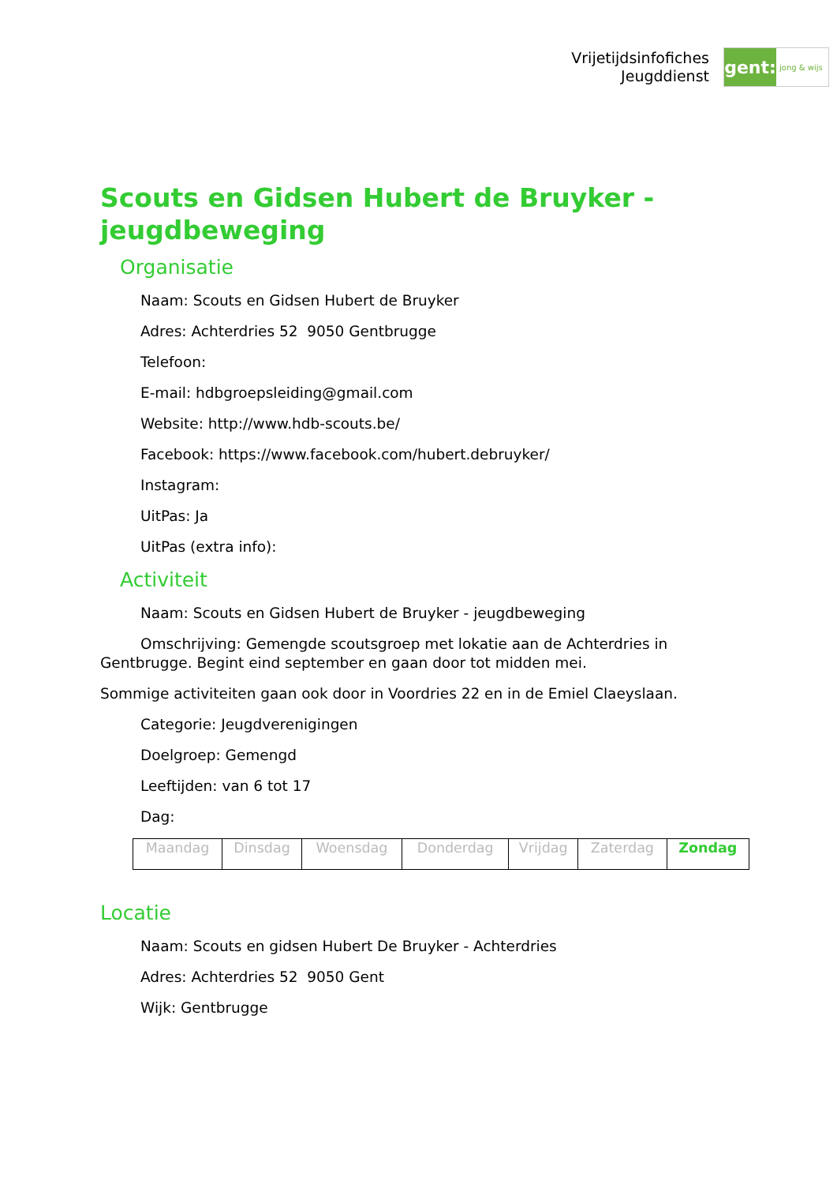Vrijetijdsinfofiches
Jeugddienst
gent:
jong & wijs
Scouts en Gidsen Hubert de Bruyker - jeugdbeweging
Organisatie
Naam: Scouts en Gidsen Hubert de Bruyker
Adres: Achterdries 52 9050 Gentbrugge
Telefoon:
E-mail: hdbgroepsleiding@gmail.com
Website: http://www.hdb-scouts.be/
Facebook: https://www.facebook.com/hubert.debruyker/
Instagram:
UitPas: Ja
UitPas (extra info):
Activiteit
Naam: Scouts en Gidsen Hubert de Bruyker - jeugdbeweging
Omschrijving: Gemengde scoutsgroep met lokatie aan de Achterdries in Gentbrugge. Begint eind september en gaan door tot midden mei.
Sommige activiteiten gaan ook door in Voordries 22 en in de Emiel Claeyslaan.
Categorie: Jeugdverenigingen
Doelgroep: Gemengd
Leeftijden: van 6 tot 17
Dag:
| Maandag | Dinsdag | Woensdag | Donderdag | Vrijdag | Zaterdag | Zondag |
Locatie
Naam: Scouts en gidsen Hubert De Bruyker - Achterdries
Adres: Achterdries 52 9050 Gent
Wijk: Gentbrugge